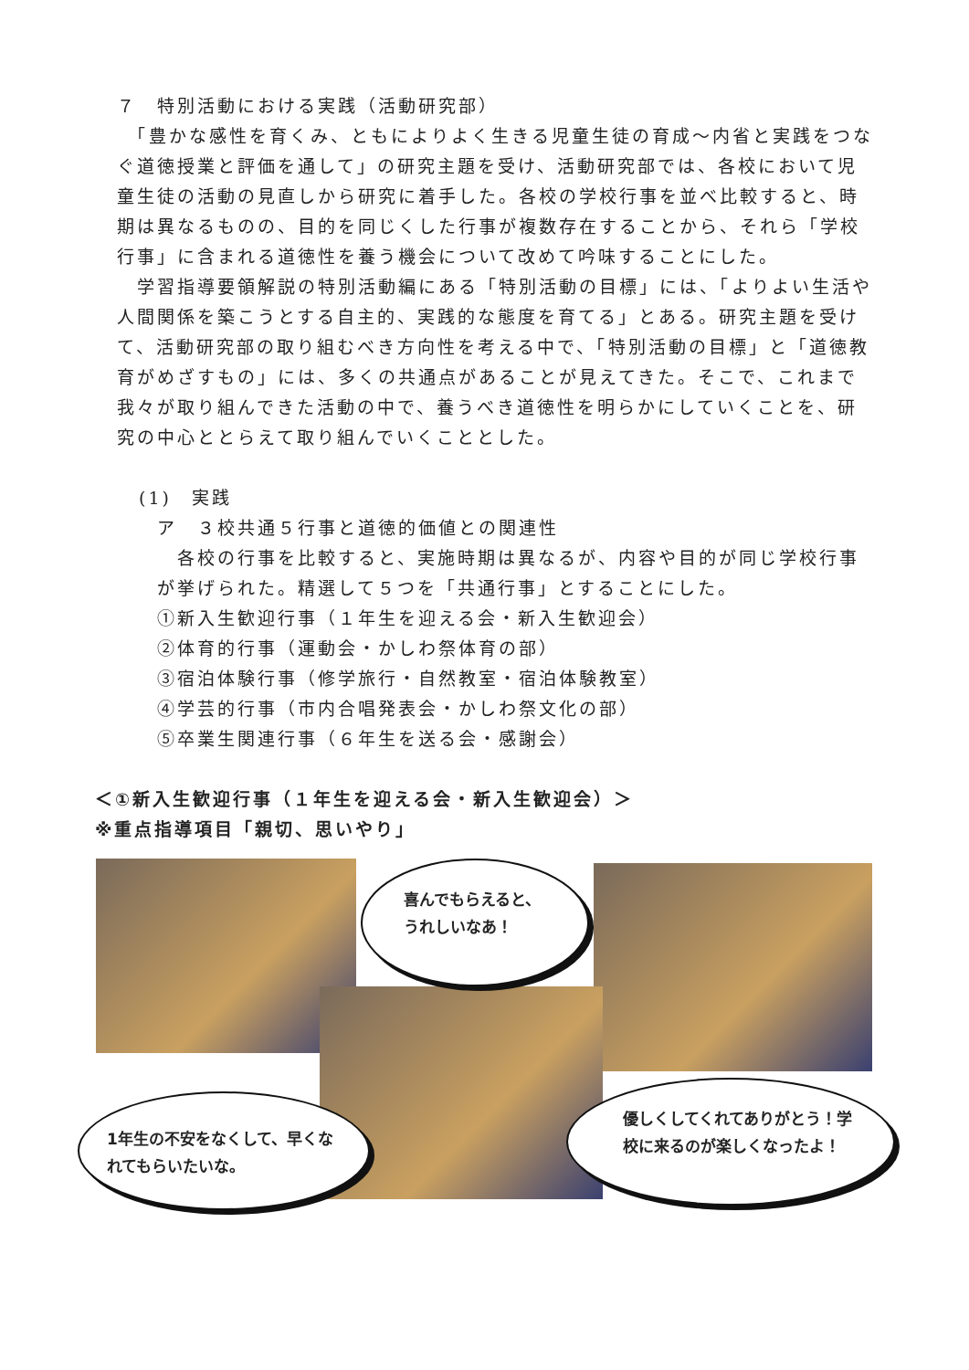７　特別活動における実践（活動研究部）
　「豊かな感性を育くみ、ともによりよく生きる児童生徒の育成～内省と実践をつなぐ道徳授業と評価を通して」の研究主題を受け、活動研究部では、各校において児童生徒の活動の見直しから研究に着手した。各校の学校行事を並べ比較すると、時期は異なるものの、目的を同じくした行事が複数存在することから、それら「学校行事」に含まれる道徳性を養う機会について改めて吟味することにした。
　学習指導要領解説の特別活動編にある「特別活動の目標」には、「よりよい生活や人間関係を築こうとする自主的、実践的な態度を育てる」とある。研究主題を受けて、活動研究部の取り組むべき方向性を考える中で、「特別活動の目標」と「道徳教育がめざすもの」には、多くの共通点があることが見えてきた。そこで、これまで我々が取り組んできた活動の中で、養うべき道徳性を明らかにしていくことを、研究の中心ととらえて取り組んでいくこととした。
(1)　実践
ア　３校共通５行事と道徳的価値との関連性
　各校の行事を比較すると、実施時期は異なるが、内容や目的が同じ学校行事が挙げられた。精選して５つを「共通行事」とすることにした。
①新入生歓迎行事（１年生を迎える会・新入生歓迎会）
②体育的行事（運動会・かしわ祭体育の部）
③宿泊体験行事（修学旅行・自然教室・宿泊体験教室）
④学芸的行事（市内合唱発表会・かしわ祭文化の部）
⑤卒業生関連行事（６年生を送る会・感謝会）
＜①新入生歓迎行事（１年生を迎える会・新入生歓迎会）＞
※重点指導項目「親切、思いやり」
喜んでもらえると、
うれしいなあ！
1年生の不安をなくして、早くなれてもらいたいな。
優しくしてくれてありがとう！学校に来るのが楽しくなったよ！